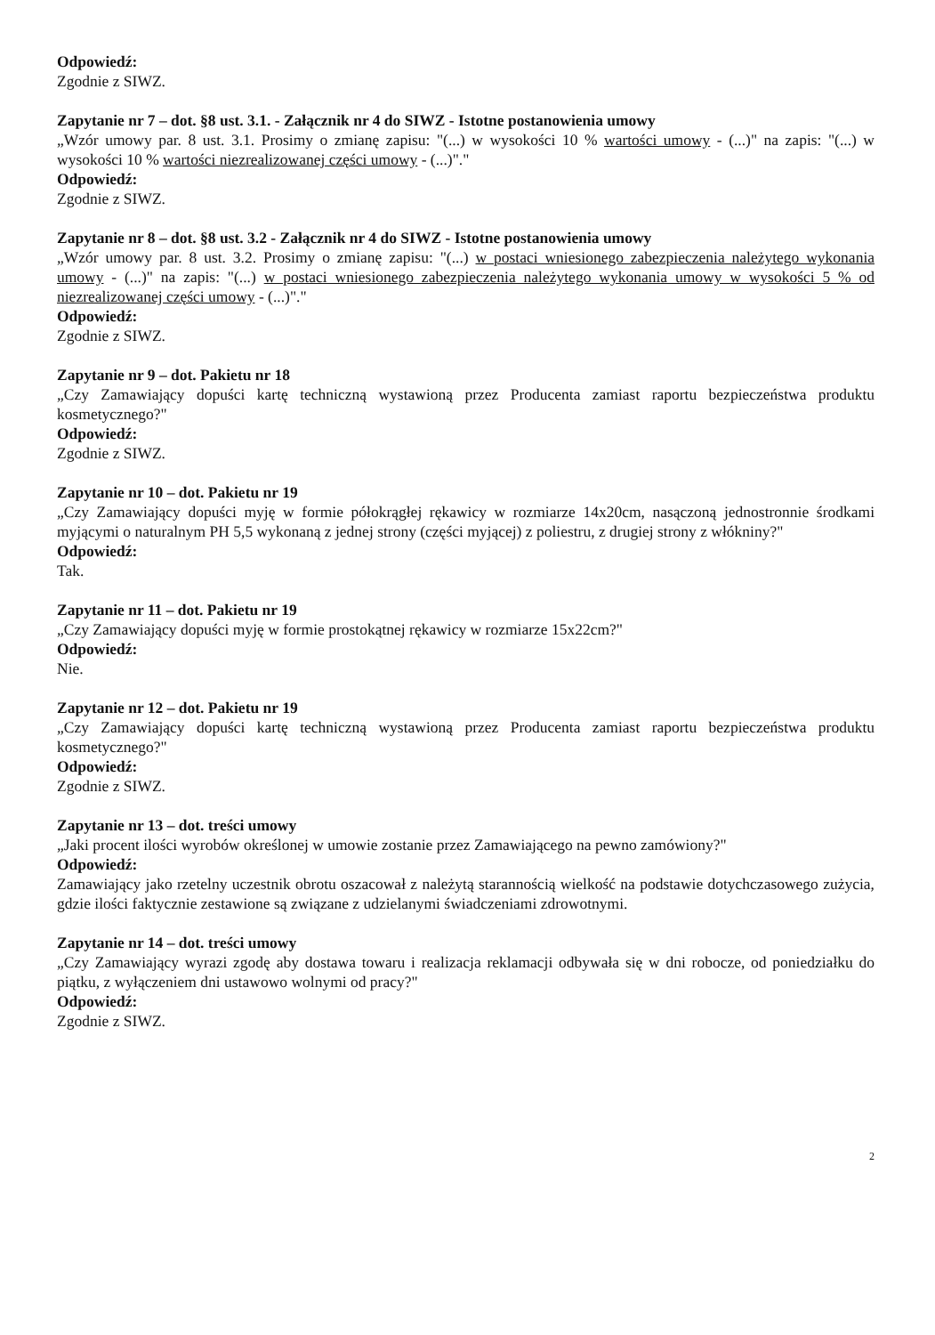Odpowiedź:
Zgodnie z SIWZ.
Zapytanie nr 7 – dot. §8 ust. 3.1. - Załącznik nr 4 do SIWZ - Istotne postanowienia umowy
„Wzór umowy par. 8 ust. 3.1. Prosimy o zmianę zapisu: "(...) w wysokości 10 % wartości umowy - (...)" na zapis: "(...) w wysokości 10 % wartości niezrealizowanej części umowy - (...)"."
Odpowiedź:
Zgodnie z SIWZ.
Zapytanie nr 8 – dot. §8 ust. 3.2 - Załącznik nr 4 do SIWZ - Istotne postanowienia umowy
„Wzór umowy par. 8 ust. 3.2. Prosimy o zmianę zapisu: "(...) w postaci wniesionego zabezpieczenia należytego wykonania umowy - (...)" na zapis: "(...) w postaci wniesionego zabezpieczenia należytego wykonania umowy w wysokości 5 % od niezrealizowanej części umowy - (...)"."
Odpowiedź:
Zgodnie z SIWZ.
Zapytanie nr 9 – dot. Pakietu nr 18
„Czy Zamawiający dopuści kartę techniczną wystawioną przez Producenta zamiast raportu bezpieczeństwa produktu kosmetycznego?"
Odpowiedź:
Zgodnie z SIWZ.
Zapytanie nr 10 – dot. Pakietu nr 19
„Czy Zamawiający dopuści myję w formie półokrągłej rękawicy w rozmiarze 14x20cm, nasączoną jednostronnie środkami myjącymi o naturalnym PH 5,5 wykonaną z jednej strony (części myjącej) z poliestru, z drugiej strony z włókniny?"
Odpowiedź:
Tak.
Zapytanie nr 11 – dot. Pakietu nr 19
„Czy Zamawiający dopuści myję w formie prostokątnej rękawicy w rozmiarze 15x22cm?"
Odpowiedź:
Nie.
Zapytanie nr 12 – dot. Pakietu nr 19
„Czy Zamawiający dopuści kartę techniczną wystawioną przez Producenta zamiast raportu bezpieczeństwa produktu kosmetycznego?"
Odpowiedź:
Zgodnie z SIWZ.
Zapytanie nr 13 – dot. treści umowy
„Jaki procent ilości wyrobów określonej w umowie zostanie przez Zamawiającego na pewno zamówiony?"
Odpowiedź:
Zamawiający jako rzetelny uczestnik obrotu oszacował z należytą starannością wielkość na podstawie dotychczasowego zużycia, gdzie ilości faktycznie zestawione są związane z udzielanymi świadczeniami zdrowotnymi.
Zapytanie nr 14 – dot. treści umowy
„Czy Zamawiający wyrazi zgodę aby dostawa towaru i realizacja reklamacji odbywała się w dni robocze, od poniedziałku do piątku, z wyłączeniem dni ustawowo wolnymi od pracy?"
Odpowiedź:
Zgodnie z SIWZ.
2